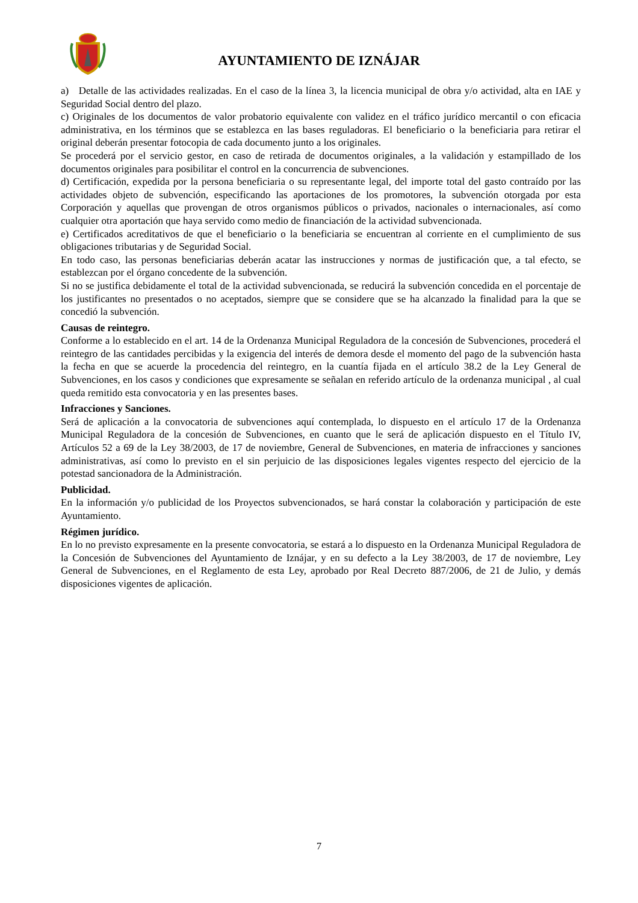AYUNTAMIENTO DE IZNÁJAR
a) Detalle de las actividades realizadas. En el caso de la línea 3, la licencia municipal de obra y/o actividad, alta en IAE y Seguridad Social dentro del plazo.
c) Originales de los documentos de valor probatorio equivalente con validez en el tráfico jurídico mercantil o con eficacia administrativa, en los términos que se establezca en las bases reguladoras. El beneficiario o la beneficiaria para retirar el original deberán presentar fotocopia de cada documento junto a los originales.
Se procederá por el servicio gestor, en caso de retirada de documentos originales, a la validación y estampillado de los documentos originales para posibilitar el control en la concurrencia de subvenciones.
d) Certificación, expedida por la persona beneficiaria o su representante legal, del importe total del gasto contraído por las actividades objeto de subvención, especificando las aportaciones de los promotores, la subvención otorgada por esta Corporación y aquellas que provengan de otros organismos públicos o privados, nacionales o internacionales, así como cualquier otra aportación que haya servido como medio de financiación de la actividad subvencionada.
e) Certificados acreditativos de que el beneficiario o la beneficiaria se encuentran al corriente en el cumplimiento de sus obligaciones tributarias y de Seguridad Social.
En todo caso, las personas beneficiarias deberán acatar las instrucciones y normas de justificación que, a tal efecto, se establezcan por el órgano concedente de la subvención.
Si no se justifica debidamente el total de la actividad subvencionada, se reducirá la subvención concedida en el porcentaje de los justificantes no presentados o no aceptados, siempre que se considere que se ha alcanzado la finalidad para la que se concedió la subvención.
Causas de reintegro.
Conforme a lo establecido en el art. 14 de la Ordenanza Municipal Reguladora de la concesión de Subvenciones, procederá el reintegro de las cantidades percibidas y la exigencia del interés de demora desde el momento del pago de la subvención hasta la fecha en que se acuerde la procedencia del reintegro, en la cuantía fijada en el artículo 38.2 de la Ley General de Subvenciones, en los casos y condiciones que expresamente se señalan en referido artículo de la ordenanza municipal , al cual queda remitido esta convocatoria y en las presentes bases.
Infracciones y Sanciones.
Será de aplicación a la convocatoria de subvenciones aquí contemplada, lo dispuesto en el artículo 17 de la Ordenanza Municipal Reguladora de la concesión de Subvenciones, en cuanto que le será de aplicación dispuesto en el Título IV, Artículos 52 a 69 de la Ley 38/2003, de 17 de noviembre, General de Subvenciones, en materia de infracciones y sanciones administrativas, así como lo previsto en el sin perjuicio de las disposiciones legales vigentes respecto del ejercicio de la potestad sancionadora de la Administración.
Publicidad.
En la información y/o publicidad de los Proyectos subvencionados, se hará constar la colaboración y participación de este Ayuntamiento.
Régimen jurídico.
En lo no previsto expresamente en la presente convocatoria, se estará a lo dispuesto en la Ordenanza Municipal Reguladora de la Concesión de Subvenciones del Ayuntamiento de Iznájar, y en su defecto a la Ley 38/2003, de 17 de noviembre, Ley General de Subvenciones, en el Reglamento de esta Ley, aprobado por Real Decreto 887/2006, de 21 de Julio, y demás disposiciones vigentes de aplicación.
7